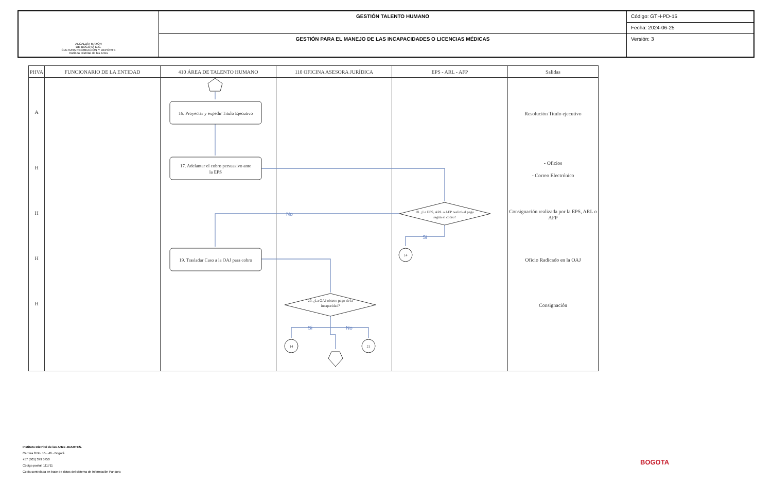| ALCALDÍA MAYOR DE BOGOTÁ D.C. CULTURA RECREACIÓN Y DEPORTE Instituto Distrital de las Artes | GESTIÓN TALENTO HUMANO | Código: GTH-PD-15 |
| | | Fecha: 2024-06-25 |
| | GESTIÓN PARA EL MANEJO DE LAS INCAPACIDADES O LICENCIAS MÉDICAS | Versión: 3 |
| PHVA | FUNCIONARIO DE LA ENTIDAD | 410 ÁREA DE TALENTO HUMANO | 110 OFICINA ASESORA JURÍDICA | EPS - ARL - AFP | Salidas |
| --- | --- | --- | --- | --- | --- |
| A H H H H | | | | | Resolución Titulo ejecutivo - Oficios - Correo Electrónico Consignación realizada por la EPS, ARL o AFP Oficio Radicado en la OAJ Consignación |
16. Proyectar y expedir Titulo Ejecutivo
17. Adelantar el cobro persuasivo ante
la EPS
19. Trasladar Caso a la OAJ para cobro
18. ¿La EPS, ARL o AFP realizó el pago
según el cobro?
20. ¿La OAJ obtuvo pago de la
incapacidad?
14
14
21
No
Si
Si
No
BOGOTA
Instituto Distrital de las Artes -IDARTES-
Carrera 8 No. 15 - 46 - Bogotá
+57 (601) 379 5750
Código postal: 111711
Copia controlada en base de datos del sistema de información Pandora